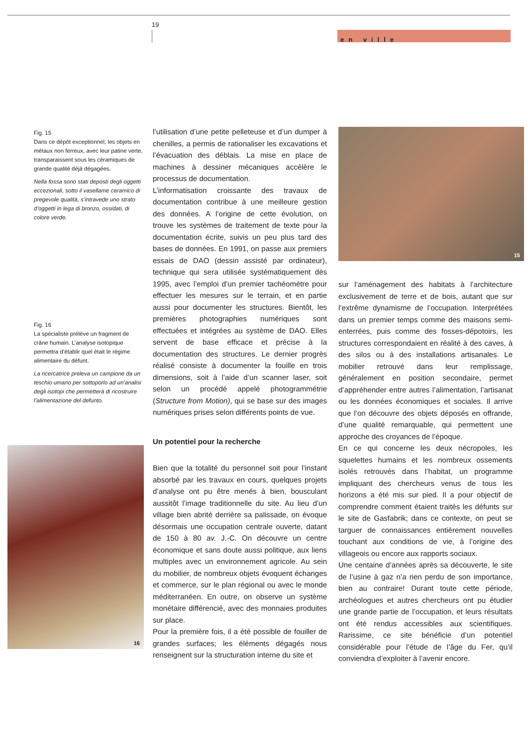19
en ville
Fig. 15
Dans ce dépôt exceptionnel, les objets en métaux non ferreux, avec leur patine verte, transparaissent sous les céramiques de grande qualité déjà dégagées.
Nella fossa sono stati deposti degli oggetti eccezionali, sotto il vasellame ceramico di pregevole qualità, s’intravede uno strato d’oggetti in lega di bronzo, ossidati, di colore verde.
Fig. 16
La spécialiste prélève un fragment de crâne humain. L’analyse isotopique permettra d’établir quel était le régime alimentaire du défunt.
La ricercatrice preleva un campione da un teschio umano per sottoporlo ad un’analisi degli isotopi che permetterà di ricostruire l’alimentazione del defunto.
15
16
l’utilisation d’une petite pelleteuse et d’un dumper à chenilles, a permis de rationaliser les excavations et l’évacuation des déblais. La mise en place de machines à dessiner mécaniques accélère le processus de documentation.
L’informatisation croissante des travaux de documentation contribue à une meilleure gestion des données. A l’origine de cette évolution, on trouve les systèmes de traitement de texte pour la documentation écrite, suivis un peu plus tard des bases de données. En 1991, on passe aux premiers essais de DAO (dessin assisté par ordinateur), technique qui sera utilisée systématiquement dès 1995, avec l’emploi d’un premier tachéomètre pour effectuer les mesures sur le terrain, et en partie aussi pour documenter les structures. Bientôt, les premières photographies numériques sont effectuées et intégrées au système de DAO. Elles servent de base efficace et précise à la documentation des structures. Le dernier progrès réalisé consiste à documenter la fouille en trois dimensions, soit à l’aide d’un scanner laser, soit selon un procédé appelé photogrammétrie (Structure from Motion), qui se base sur des images numériques prises selon différents points de vue.
Un potentiel pour la recherche
Bien que la totalité du personnel soit pour l’instant absorbé par les travaux en cours, quelques projets d’analyse ont pu être menés à bien, bousculant aussitôt l’image traditionnelle du site. Au lieu d’un village bien abrité derrière sa palissade, on évoque désormais une occupation centrale ouverte, datant de 150 à 80 av. J.-C. On découvre un centre économique et sans doute aussi politique, aux liens multiples avec un environnement agricole. Au sein du mobilier, de nombreux objets évoquent échanges et commerce, sur le plan régional ou avec le monde méditerranéen. En outre, on observe un système monétaire différencié, avec des monnaies produites sur place.
Pour la première fois, il a été possible de fouiller de grandes surfaces; les éléments dégagés nous renseignent sur la structuration interne du site et
sur l’aménagement des habitats à l’architecture exclusivement de terre et de bois, autant que sur l’extrême dynamisme de l’occupation. Interprétées dans un premier temps comme des maisons semi-enterrées, puis comme des fosses-dépotoirs, les structures correspondaient en réalité à des caves, à des silos ou à des installations artisanales. Le mobilier retrouvé dans leur remplissage, généralement en position secondaire, permet d’appréhender entre autres l’alimentation, l’artisanat ou les données économiques et sociales. Il arrive que l’on découvre des objets déposés en offrande, d’une qualité remarquable, qui permettent une approche des croyances de l’époque.
En ce qui concerne les deux nécropoles, les squelettes humains et les nombreux ossements isolés retrouvés dans l’habitat, un programme impliquant des chercheurs venus de tous les horizons a été mis sur pied. Il a pour objectif de comprendre comment étaient traités les défunts sur le site de Gasfabrik; dans ce contexte, on peut se targuer de connaissances entièrement nouvelles touchant aux conditions de vie, à l’origine des villageois ou encore aux rapports sociaux.
Une centaine d’années après sa découverte, le site de l’usine à gaz n’a rien perdu de son importance, bien au contraire! Durant toute cette période, archéologues et autres chercheurs ont pu étudier une grande partie de l’occupation, et leurs résultats ont été rendus accessibles aux scientifiques. Rarissime, ce site bénéficie d’un potentiel considérable pour l’étude de l’âge du Fer, qu’il conviendra d’exploiter à l’avenir encore.